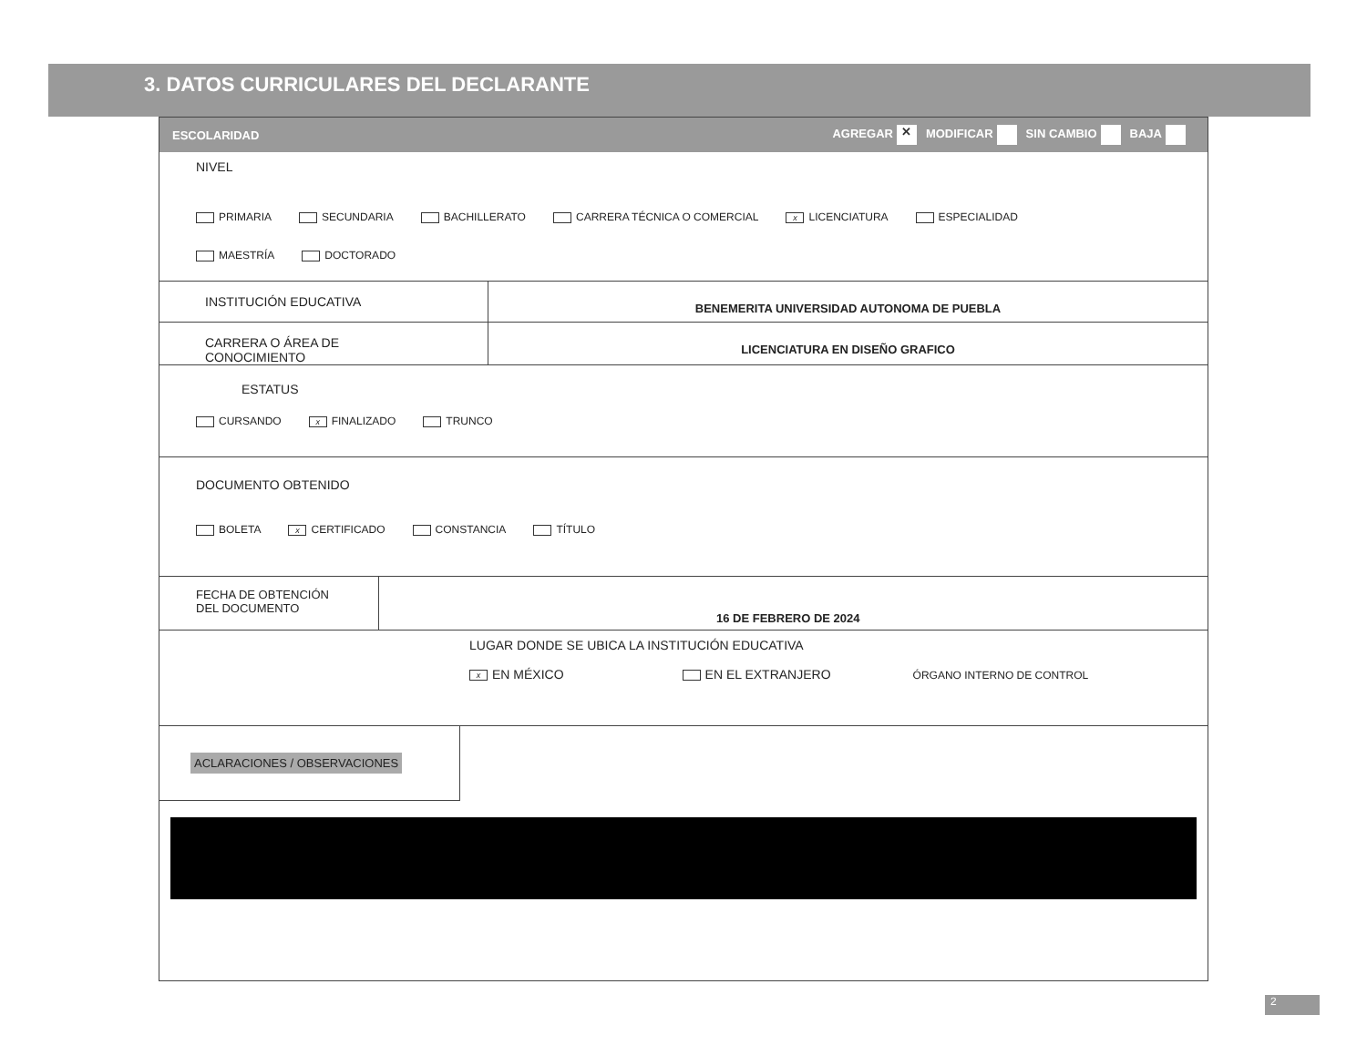3. DATOS CURRICULARES DEL DECLARANTE
ESCOLARIDAD AGREGAR ✕ MODIFICAR SIN CAMBIO BAJA
NIVEL
PRIMARIA SECUNDARIA BACHILLERATO CARRERA TÉCNICA O COMERCIAL x LICENCIATURA ESPECIALIDAD
MAESTRÍA DOCTORADO
INSTITUCIÓN EDUCATIVA
BENEMERITA UNIVERSIDAD AUTONOMA DE PUEBLA
CARRERA O ÁREA DE CONOCIMIENTO
LICENCIATURA EN DISEÑO GRAFICO
ESTATUS
CURSANDO x FINALIZADO TRUNCO
DOCUMENTO OBTENIDO
BOLETA x CERTIFICADO CONSTANCIA TÍTULO
FECHA DE OBTENCIÓN
DEL DOCUMENTO
16 DE FEBRERO DE 2024
LUGAR DONDE SE UBICA LA INSTITUCIÓN EDUCATIVA
x EN MÉXICO EN EL EXTRANJERO ÓRGANO INTERNO DE CONTROL
ACLARACIONES / OBSERVACIONES
2